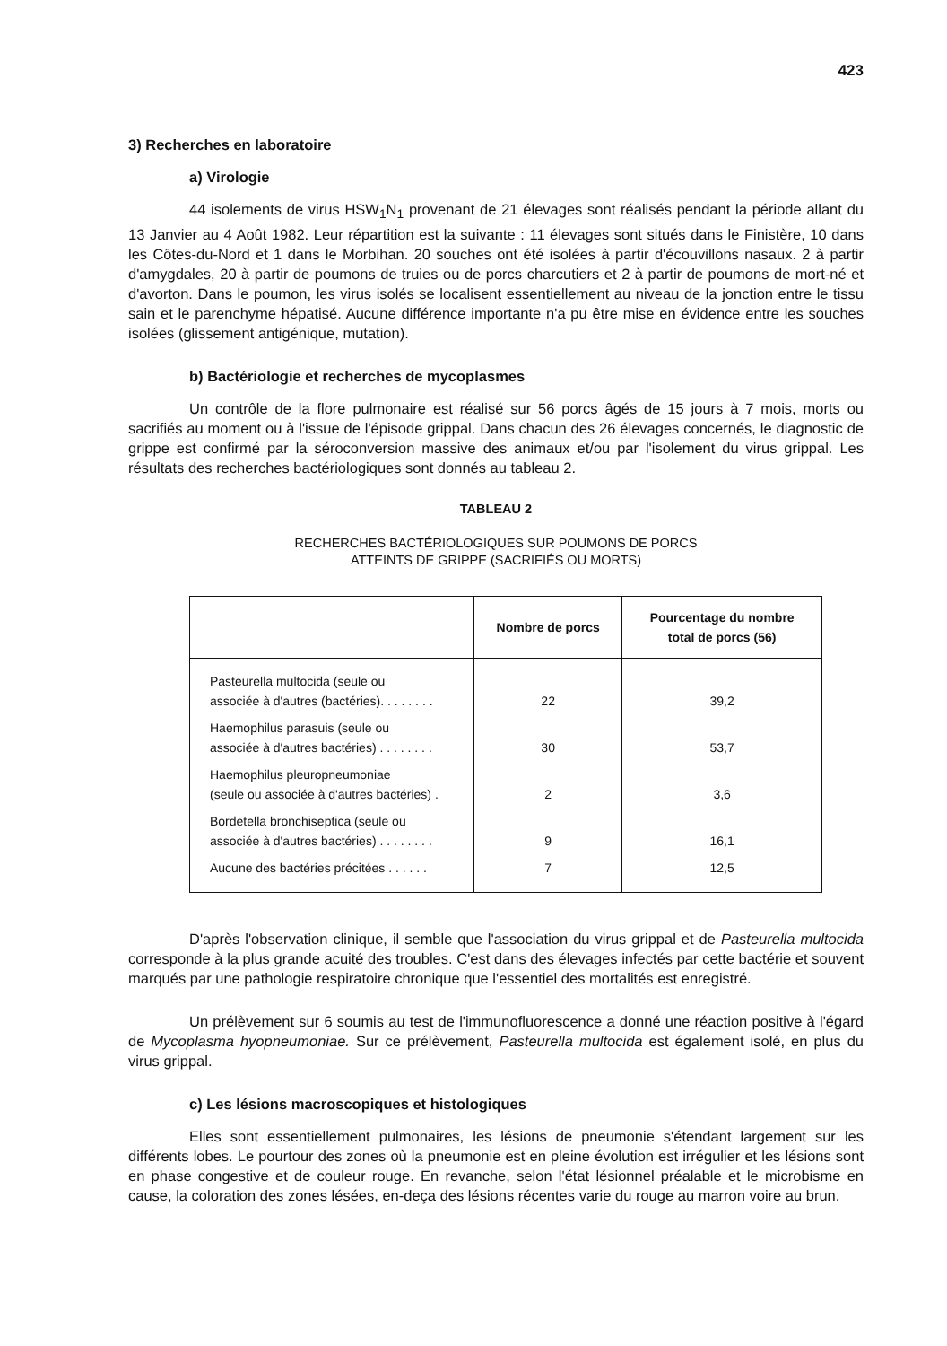423
3) Recherches en laboratoire
a) Virologie
44 isolements de virus HSW<sub>1</sub>N<sub>1</sub> provenant de 21 élevages sont réalisés pendant la période allant du 13 Janvier au 4 Août 1982. Leur répartition est la suivante : 11 élevages sont situés dans le Finistère, 10 dans les Côtes-du-Nord et 1 dans le Morbihan. 20 souches ont été isolées à partir d'écouvillons nasaux. 2 à partir d'amygdales, 20 à partir de poumons de truies ou de porcs charcutiers et 2 à partir de poumons de mort-né et d'avorton. Dans le poumon, les virus isolés se localisent essentiellement au niveau de la jonction entre le tissu sain et le parenchyme hépatisé. Aucune différence importante n'a pu être mise en évidence entre les souches isolées (glissement antigénique, mutation).
b) Bactériologie et recherches de mycoplasmes
Un contrôle de la flore pulmonaire est réalisé sur 56 porcs âgés de 15 jours à 7 mois, morts ou sacrifiés au moment ou à l'issue de l'épisode grippal. Dans chacun des 26 élevages concernés, le diagnostic de grippe est confirmé par la séroconversion massive des animaux et/ou par l'isolement du virus grippal. Les résultats des recherches bactériologiques sont donnés au tableau 2.
TABLEAU 2
RECHERCHES BACTÉRIOLOGIQUES SUR POUMONS DE PORCS
ATTEINTS DE GRIPPE (SACRIFIÉS OU MORTS)
| | Nombre de porcs | Pourcentage du nombre total de porcs (56) |
| --- | --- | --- |
| Pasteurella multocida (seule ou associée à d'autres (bactéries). . . . . . . . | 22 | 39,2 |
| Haemophilus parasuis (seule ou associée à d'autres bactéries) . . . . . . . . | 30 | 53,7 |
| Haemophilus pleuropneumoniae (seule ou associée à d'autres bactéries) . | 2 | 3,6 |
| Bordetella bronchiseptica (seule ou associée à d'autres bactéries) . . . . . . . . | 9 | 16,1 |
| Aucune des bactéries précitées . . . . . . | 7 | 12,5 |
D'après l'observation clinique, il semble que l'association du virus grippal et de Pasteurella multocida corresponde à la plus grande acuité des troubles. C'est dans des élevages infectés par cette bactérie et souvent marqués par une pathologie respiratoire chronique que l'essentiel des mortalités est enregistré.
Un prélèvement sur 6 soumis au test de l'immunofluorescence a donné une réaction positive à l'égard de Mycoplasma hyopneumoniae. Sur ce prélèvement, Pasteurella multocida est également isolé, en plus du virus grippal.
c) Les lésions macroscopiques et histologiques
Elles sont essentiellement pulmonaires, les lésions de pneumonie s'étendant largement sur les différents lobes. Le pourtour des zones où la pneumonie est en pleine évolution est irrégulier et les lésions sont en phase congestive et de couleur rouge. En revanche, selon l'état lésionnel préalable et le microbisme en cause, la coloration des zones lésées, en-deça des lésions récentes varie du rouge au marron voire au brun.